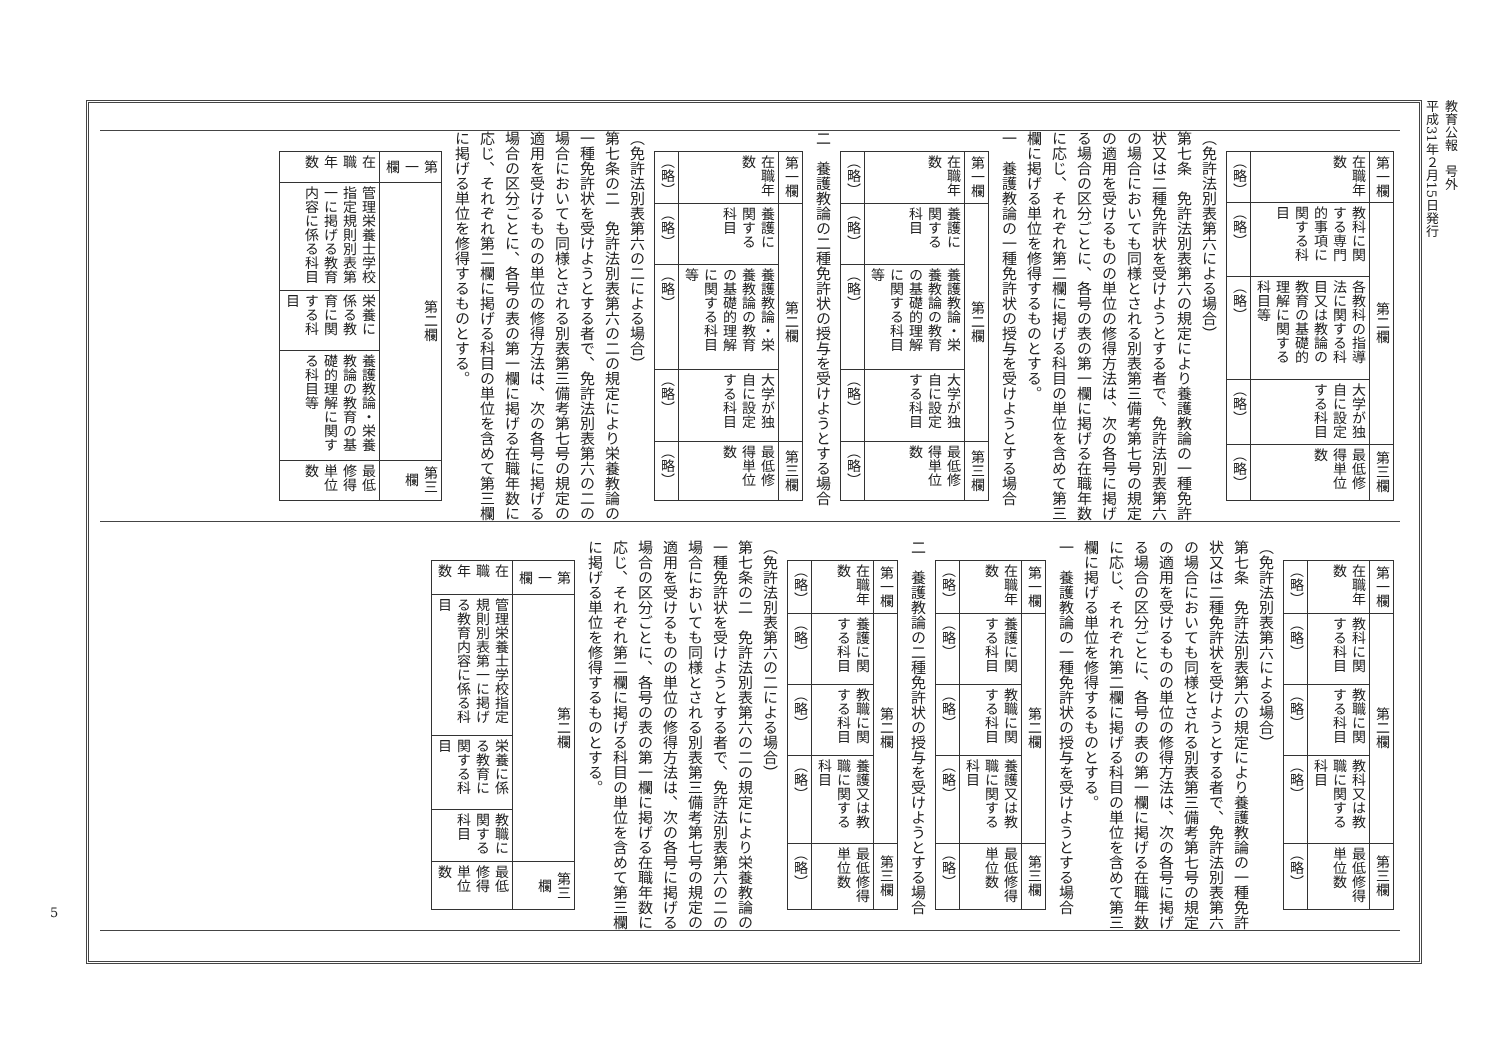教育公報　号外
平成31年２月15日発行
5
| 第一欄 | 第二欄 | | | 第三欄 |
| --- | --- | --- | --- | --- |
| 在職年数 | 教科に関する専門的事項に関する科目 | 各教科の指導法に関する科目又は教論の教育の基礎的理解に関する科目等 | 大学が独自に設定する科目 | 最低修得単位数 |
| （略） | （略） | （略） | （略） | （略） |
（免許法別表第六による場合）
第七条　免許法別表第六の規定により養護教論の一種免許状又は二種免許状を受けようとする者で、免許法別表第六の場合においても同様とされる別表第三備考第七号の規定の適用を受けるものの単位の修得方法は、次の各号に掲げる場合の区分ごとに、各号の表の第一欄に掲げる在職年数に応じ、それぞれ第二欄に掲げる科目の単位を含めて第三欄に掲げる単位を修得するものとする。
一　養護教論の一種免許状の授与を受けようとする場合
| 第一欄 | 第二欄 | | | 第三欄 |
| --- | --- | --- | --- | --- |
| 在職年数 | 養護に関する科目 | 養護教論・栄養教論の教育の基礎的理解に関する科目等 | 大学が独自に設定する科目 | 最低修得単位数 |
| （略） | （略） | （略） | （略） | （略） |
二　養護教論の二種免許状の授与を受けようとする場合
| 第一欄 | 第二欄 | | | 第三欄 |
| --- | --- | --- | --- | --- |
| 在職年数 | 養護に関する科目 | 養護教論・栄養教論の教育の基礎的理解に関する科目等 | 大学が独自に設定する科目 | 最低修得単位数 |
| （略） | （略） | （略） | （略） | （略） |
（免許法別表第六の二による場合）
第七条の二　免許法別表第六の二の規定により栄養教論の一種免許状を受けようとする者で、免許法別表第六の二の場合においても同様とされる別表第三備考第七号の規定の適用を受けるものの単位の修得方法は、次の各号に掲げる場合の区分ごとに、各号の表の第一欄に掲げる在職年数に応じ、それぞれ第二欄に掲げる科目の単位を含めて第三欄に掲げる単位を修得するものとする。
| 第一欄 | 第二欄 | | | 第三欄 |
| --- | --- | --- | --- | --- |
| 在職年数 | 管理栄養士学校指定規則別表第一に掲げる教育内容に係る科目 | 栄養に係る教育に関する科目 | 養護教論・栄養教論の教育の基礎的理解に関する科目等 | 最低修得単位数 |
| 第一欄 | 第二欄 | | | 第三欄 |
| --- | --- | --- | --- | --- |
| 在職年数 | 教科に関する科目 | 教職に関する科目 | 教科又は教職に関する科目 | 最低修得単位数 |
| （略） | （略） | （略） | （略） | （略） |
（免許法別表第六による場合）
第七条　免許法別表第六の規定により養護教論の一種免許状又は二種免許状を受けようとする者で、免許法別表第六の場合においても同様とされる別表第三備考第七号の規定の適用を受けるものの単位の修得方法は、次の各号に掲げる場合の区分ごとに、各号の表の第一欄に掲げる在職年数に応じ、それぞれ第二欄に掲げる科目の単位を含めて第三欄に掲げる単位を修得するものとする。
一　養護教論の一種免許状の授与を受けようとする場合
| 第一欄 | 第二欄 | | | 第三欄 |
| --- | --- | --- | --- | --- |
| 在職年数 | 養護に関する科目 | 教職に関する科目 | 養護又は教職に関する科目 | 最低修得単位数 |
| （略） | （略） | （略） | （略） | （略） |
二　養護教論の二種免許状の授与を受けようとする場合
| 第一欄 | 第二欄 | | | 第三欄 |
| --- | --- | --- | --- | --- |
| 在職年数 | 養護に関する科目 | 教職に関する科目 | 養護又は教職に関する科目 | 最低修得単位数 |
| （略） | （略） | （略） | （略） | （略） |
（免許法別表第六の二による場合）
第七条の二　免許法別表第六の二の規定により栄養教論の一種免許状を受けようとする者で、免許法別表第六の二の場合においても同様とされる別表第三備考第七号の規定の適用を受けるものの単位の修得方法は、次の各号に掲げる場合の区分ごとに、各号の表の第一欄に掲げる在職年数に応じ、それぞれ第二欄に掲げる科目の単位を含めて第三欄に掲げる単位を修得するものとする。
| 第一欄 | 第二欄 | | | 第三欄 |
| --- | --- | --- | --- | --- |
| 在職年数 | 管理栄養士学校指定規則別表第一に掲げる教育内容に係る科目 | 栄養に係る教育に関する科目 | 教職に関する科目 | 最低修得単位数 |